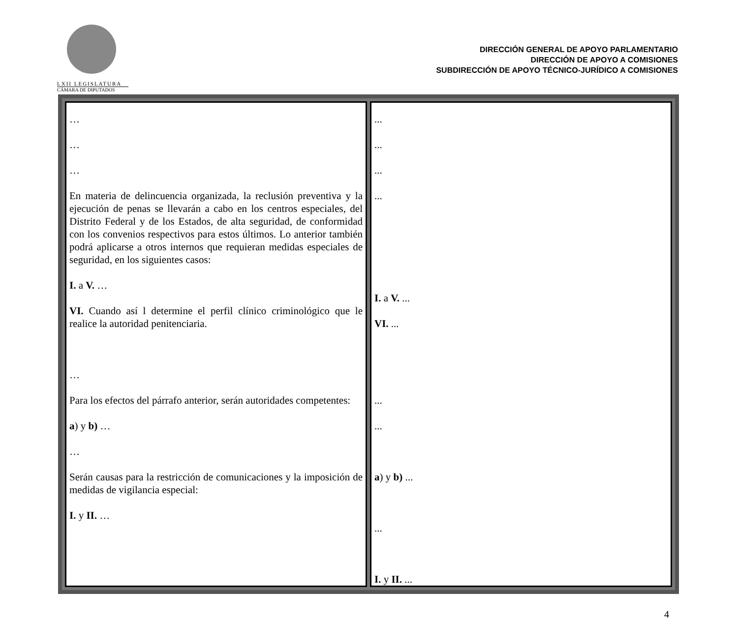LXII LEGISLATURA
CÁMARA DE DIPUTADOS
DIRECCIÓN GENERAL DE APOYO PARLAMENTARIO
DIRECCIÓN DE APOYO A COMISIONES
SUBDIRECCIÓN DE APOYO TÉCNICO-JURÍDICO A COMISIONES
| … … … En materia de delincuencia organizada, la reclusión preventiva y la ejecución de penas se llevarán a cabo en los centros especiales, del Distrito Federal y de los Estados, de alta seguridad, de conformidad con los convenios respectivos para estos últimos. Lo anterior también podrá aplicarse a otros internos que requieran medidas especiales de seguridad, en los siguientes casos: I. a V. … VI. Cuando así l determine el perfil clínico criminológico que le realice la autoridad penitenciaria. … Para los efectos del párrafo anterior, serán autoridades competentes: a ) y b) … … Serán causas para la restricción de comunicaciones y la imposición de medidas de vigilancia especial: I. y II. … | ... ... ... ... I. a V. ... VI. ... ... ... a ) y b) ... ... I. y II. ... |
4